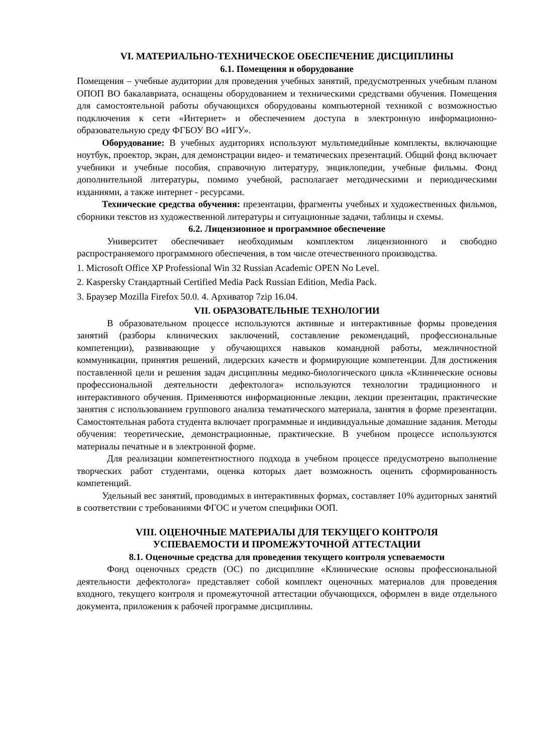VI. МАТЕРИАЛЬНО-ТЕХНИЧЕСКОЕ ОБЕСПЕЧЕНИЕ ДИСЦИПЛИНЫ
6.1. Помещения и оборудование
Помещения – учебные аудитории для проведения учебных занятий, предусмотренных учебным планом ОПОП ВО бакалавриата, оснащены оборудованием и техническими средствами обучения. Помещения для самостоятельной работы обучающихся оборудованы компьютерной техникой с возможностью подключения к сети «Интернет» и обеспечением доступа в электронную информационно-образовательную среду ФГБОУ ВО «ИГУ».
Оборудование: В учебных аудиториях используют мультимедийные комплекты, включающие ноутбук, проектор, экран, для демонстрации видео- и тематических презентаций. Общий фонд включает учебники и учебные пособия, справочную литературу, энциклопедии, учебные фильмы. Фонд дополнительной литературы, помимо учебной, располагает методическими и периодическими изданиями, а также интернет - ресурсами.
Технические средства обучения: презентации, фрагменты учебных и художественных фильмов, сборники текстов из художественной литературы и ситуационные задачи, таблицы и схемы.
6.2. Лицензионное и программное обеспечение
Университет обеспечивает необходимым комплектом лицензионного и свободно распространяемого программного обеспечения, в том числе отечественного производства.
1. Microsoft Office XP Professional Win 32 Russian Academic OPEN No Level.
2. Kaspersky Стандартный Certified Media Pack Russian Edition, Media Pack.
3. Браузер Mozilla Firefox 50.0. 4. Архиватор 7zip 16.04.
VII. ОБРАЗОВАТЕЛЬНЫЕ ТЕХНОЛОГИИ
В образовательном процессе используются активные и интерактивные формы проведения занятий (разборы клинических заключений, составление рекомендаций, профессиональные компетенции), развивающие у обучающихся навыков командной работы, межличностной коммуникации, принятия решений, лидерских качеств и формирующие компетенции. Для достижения поставленной цели и решения задач дисциплины медико-биологического цикла «Клинические основы профессиональной деятельности дефектолога» используются технологии традиционного и интерактивного обучения. Применяются информационные лекции, лекции презентации, практические занятия с использованием группового анализа тематического материала, занятия в форме презентации. Самостоятельная работа студента включает программные и индивидуальные домашние задания. Методы обучения: теоретические, демонстрационные, практические. В учебном процессе используются материалы печатные и в электронной форме.
Для реализации компетентностного подхода в учебном процессе предусмотрено выполнение творческих работ студентами, оценка которых дает возможность оценить сформированность компетенций.
Удельный вес занятий, проводимых в интерактивных формах, составляет 10% аудиторных занятий в соответствии с требованиями ФГОС и учетом специфики ООП.
VIII. ОЦЕНОЧНЫЕ МАТЕРИАЛЫ ДЛЯ ТЕКУЩЕГО КОНТРОЛЯ
УСПЕВАЕМОСТИ И ПРОМЕЖУТОЧНОЙ АТТЕСТАЦИИ
8.1. Оценочные средства для проведения текущего контроля успеваемости
Фонд оценочных средств (ОС) по дисциплине «Клинические основы профессиональной деятельности дефектолога» представляет собой комплект оценочных материалов для проведения входного, текущего контроля и промежуточной аттестации обучающихся, оформлен в виде отдельного документа, приложения к рабочей программе дисциплины.